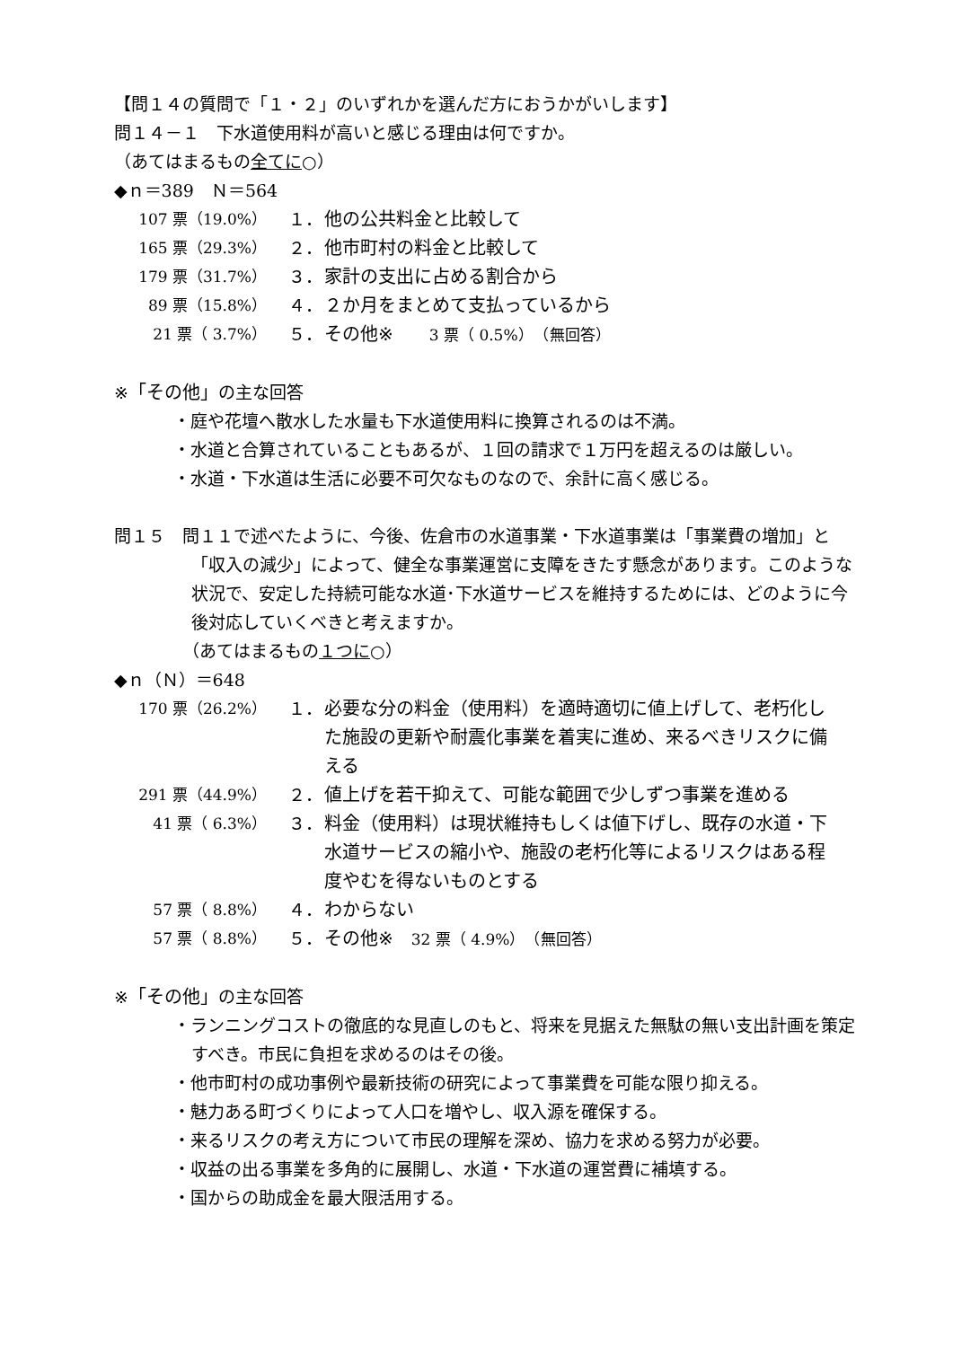【問１４の質問で「１・２」のいずれかを選んだ方におうかがいします】
問１４－１　下水道使用料が高いと感じる理由は何ですか。
（あてはまるもの全てに○）
◆ｎ＝389　Ｎ＝564
| 107 票（19.0%） | １． | 他の公共料金と比較して |
| 165 票（29.3%） | ２． | 他市町村の料金と比較して |
| 179 票（31.7%） | ３． | 家計の支出に占める割合から |
| 89 票（15.8%） | ４． | ２か月をまとめて支払っているから |
| 21 票（ 3.7%） | ５． | その他※ 3 票（ 0.5%） （無回答） |
※「その他」の主な回答
・庭や花壇へ散水した水量も下水道使用料に換算されるのは不満。
・水道と合算されていることもあるが、１回の請求で１万円を超えるのは厳しい。
・水道・下水道は生活に必要不可欠なものなので、余計に高く感じる。
問１５　問１１で述べたように、今後、佐倉市の水道事業・下水道事業は「事業費の増加」と「収入の減少」によって、健全な事業運営に支障をきたす懸念があります。このような状況で、安定した持続可能な水道･下水道サービスを維持するためには、どのように今後対応していくべきと考えますか。
（あてはまるもの１つに○）
◆ｎ（Ｎ）＝648
| 170 票（26.2%） | １． | 必要な分の料金（使用料）を適時適切に値上げして、老朽化した施設の更新や耐震化事業を着実に進め、来るべきリスクに備える |
| 291 票（44.9%） | ２． | 値上げを若干抑えて、可能な範囲で少しずつ事業を進める |
| 41 票（ 6.3%） | ３． | 料金（使用料）は現状維持もしくは値下げし、既存の水道・下水道サービスの縮小や、施設の老朽化等によるリスクはある程度やむを得ないものとする |
| 57 票（ 8.8%） | ４． | わからない |
| 57 票（ 8.8%） | ５． | その他※ 32 票（ 4.9%） （無回答） |
※「その他」の主な回答
・ランニングコストの徹底的な見直しのもと、将来を見据えた無駄の無い支出計画を策定すべき。市民に負担を求めるのはその後。
・他市町村の成功事例や最新技術の研究によって事業費を可能な限り抑える。
・魅力ある町づくりによって人口を増やし、収入源を確保する。
・来るリスクの考え方について市民の理解を深め、協力を求める努力が必要。
・収益の出る事業を多角的に展開し、水道・下水道の運営費に補填する。
・国からの助成金を最大限活用する。